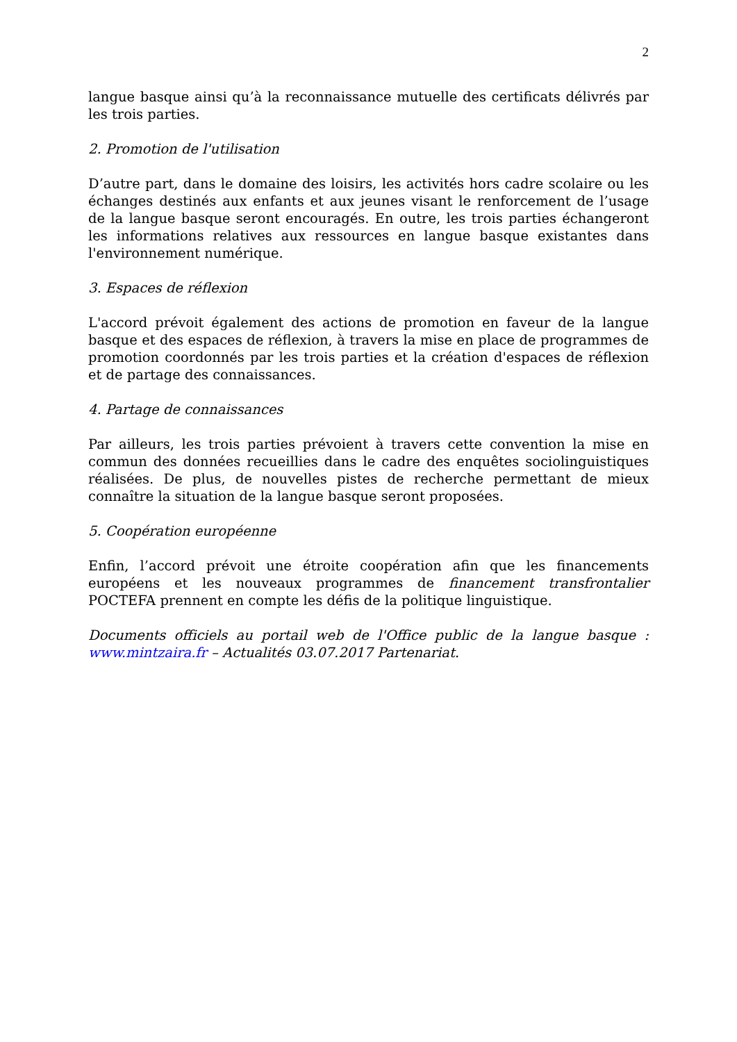2
langue basque ainsi qu’à la reconnaissance mutuelle des certificats délivrés par les trois parties.
2. Promotion de l'utilisation
D’autre part, dans le domaine des loisirs, les activités hors cadre scolaire ou les échanges destinés aux enfants et aux jeunes visant le renforcement de l’usage de la langue basque seront encouragés. En outre, les trois parties échangeront les informations relatives aux ressources en langue basque existantes dans l'environnement numérique.
3. Espaces de réflexion
L'accord prévoit également des actions de promotion en faveur de la langue basque et des espaces de réflexion, à travers la mise en place de programmes de promotion coordonnés par les trois parties et la création d'espaces de réflexion et de partage des connaissances.
4. Partage de connaissances
Par ailleurs, les trois parties prévoient à travers cette convention la mise en commun des données recueillies dans le cadre des enquêtes sociolinguistiques réalisées. De plus, de nouvelles pistes de recherche permettant de mieux connaître la situation de la langue basque seront proposées.
5. Coopération européenne
Enfin, l’accord prévoit une étroite coopération afin que les financements européens et les nouveaux programmes de financement transfrontalier POCTEFA prennent en compte les défis de la politique linguistique.
Documents officiels au portail web de l'Office public de la langue basque : www.mintzaira.fr – Actualités 03.07.2017 Partenariat.